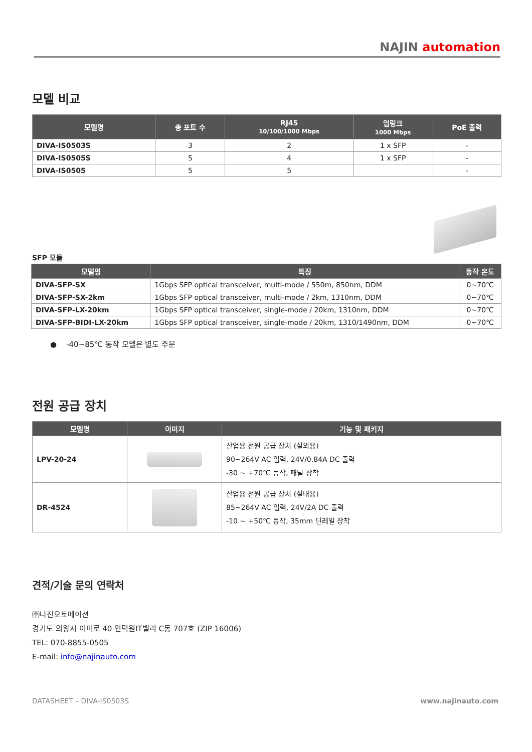NAJIN automation
모델 비교
| 모델명 | 총 포트 수 | RJ45 10/100/1000 Mbps | 업링크 1000 Mbps | PoE 출력 |
| --- | --- | --- | --- | --- |
| DIVA-IS0503S | 3 | 2 | 1 x SFP | - |
| DIVA-IS0505S | 5 | 4 | 1 x SFP | - |
| DIVA-IS0505 | 5 | 5 | | - |
SFP 모듈
| 모델명 | 특징 | 동작 온도 |
| --- | --- | --- |
| DIVA-SFP-SX | 1Gbps SFP optical transceiver, multi-mode / 550m, 850nm, DDM | 0~70℃ |
| DIVA-SFP-SX-2km | 1Gbps SFP optical transceiver, multi-mode / 2km, 1310nm, DDM | 0~70℃ |
| DIVA-SFP-LX-20km | 1Gbps SFP optical transceiver, single-mode / 20km, 1310nm, DDM | 0~70℃ |
| DIVA-SFP-BIDI-LX-20km | 1Gbps SFP optical transceiver, single-mode / 20km, 1310/1490nm, DDM | 0~70℃ |
● -40~85℃ 동작 모델은 별도 주문
전원 공급 장치
| 모델명 | 이미지 | 기능 및 패키지 |
| --- | --- | --- |
| LPV-20-24 | | 산업용 전원 공급 장치 (실외용) 90~264V AC 입력, 24V/0.84A DC 출력 -30 ~ +70℃ 동작, 패널 장착 |
| DR-4524 | | 산업용 전원 공급 장치 (실내용) 85~264V AC 입력, 24V/2A DC 출력 -10 ~ +50℃ 동작, 35mm 딘레일 장착 |
견적/기술 문의 연락처
㈜나진오토메이션
경기도 의왕시 이미로 40 인덕원IT밸리 C동 707호 (ZIP 16006)
TEL: 070-8855-0505
E-mail: info@najinauto.com
DATASHEET – DIVA-IS0503S www.najinauto.com